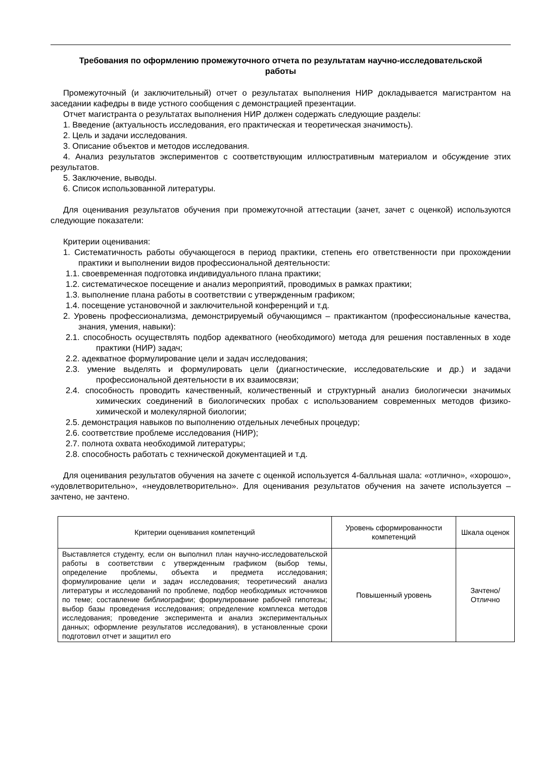Требования по оформлению промежуточного отчета по результатам научно-исследовательской работы
Промежуточный (и заключительный) отчет о результатах выполнения НИР докладывается магистрантом на заседании кафедры в виде устного сообщения с демонстрацией презентации.
Отчет магистранта о результатах выполнения НИР должен содержать следующие разделы:
1. Введение (актуальность исследования, его практическая и теоретическая значимость).
2. Цель и задачи исследования.
3. Описание объектов и методов исследования.
4. Анализ результатов экспериментов с соответствующим иллюстративным материалом и обсуждение этих результатов.
5. Заключение, выводы.
6. Список использованной литературы.
Для оценивания результатов обучения при промежуточной аттестации (зачет, зачет с оценкой) используются следующие показатели:
Критерии оценивания:
1. Систематичность работы обучающегося в период практики, степень его ответственности при прохождении практики и выполнении видов профессиональной деятельности:
1.1. своевременная подготовка индивидуального плана практики;
1.2. систематическое посещение и анализ мероприятий, проводимых в рамках практики;
1.3. выполнение плана работы в соответствии с утвержденным графиком;
1.4. посещение установочной и заключительной конференций и т.д.
2. Уровень профессионализма, демонстрируемый обучающимся – практикантом (профессиональные качества, знания, умения, навыки):
2.1. способность осуществлять подбор адекватного (необходимого) метода для решения поставленных в ходе практики (НИР) задач;
2.2. адекватное формулирование цели и задач исследования;
2.3. умение выделять и формулировать цели (диагностические, исследовательские и др.) и задачи профессиональной деятельности в их взаимосвязи;
2.4. способность проводить качественный, количественный и структурный анализ биологически значимых химических соединений в биологических пробах с использованием современных методов физико-химической и молекулярной биологии;
2.5. демонстрация навыков по выполнению отдельных лечебных процедур;
2.6. соответствие проблеме исследования (НИР);
2.7. полнота охвата необходимой литературы;
2.8. способность работать с технической документацией и т.д.
Для оценивания результатов обучения на зачете с оценкой используется 4-балльная шала: «отлично», «хорошо», «удовлетворительно», «неудовлетворительно». Для оценивания результатов обучения на зачете используется – зачтено, не зачтено.
| Критерии оценивания компетенций | Уровень сформированности компетенций | Шкала оценок |
| Выставляется студенту, если он выполнил план научно-исследовательской работы в соответствии с утвержденным графиком (выбор темы, определение проблемы, объекта и предмета исследования; формулирование цели и задач исследования; теоретический анализ литературы и исследований по проблеме, подбор необходимых источников по теме; составление библиографии; формулирование рабочей гипотезы; выбор базы проведения исследования; определение комплекса методов исследования; проведение эксперимента и анализ экспериментальных данных; оформление результатов исследования), в установленные сроки подготовил отчет и защитил его | Повышенный уровень | Зачтено/ Отлично |